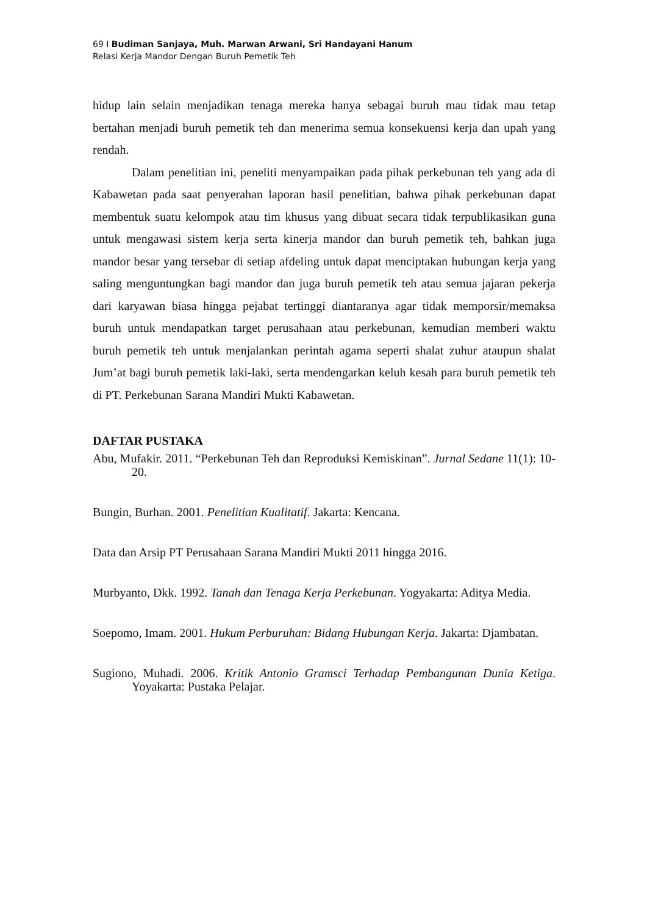69 I Budiman Sanjaya, Muh. Marwan Arwani, Sri Handayani Hanum
Relasi Kerja Mandor Dengan Buruh Pemetik Teh
hidup lain selain menjadikan tenaga mereka hanya sebagai buruh mau tidak mau tetap bertahan menjadi buruh pemetik teh dan menerima semua konsekuensi kerja dan upah yang rendah.
Dalam penelitian ini, peneliti menyampaikan pada pihak perkebunan teh yang ada di Kabawetan pada saat penyerahan laporan hasil penelitian, bahwa pihak perkebunan dapat membentuk suatu kelompok atau tim khusus yang dibuat secara tidak terpublikasikan guna untuk mengawasi sistem kerja serta kinerja mandor dan buruh pemetik teh, bahkan juga mandor besar yang tersebar di setiap afdeling untuk dapat menciptakan hubungan kerja yang saling menguntungkan bagi mandor dan juga buruh pemetik teh atau semua jajaran pekerja dari karyawan biasa hingga pejabat tertinggi diantaranya agar tidak memporsir/memaksa buruh untuk mendapatkan target perusahaan atau perkebunan, kemudian memberi waktu buruh pemetik teh untuk menjalankan perintah agama seperti shalat zuhur ataupun shalat Jum’at bagi buruh pemetik laki-laki, serta mendengarkan keluh kesah para buruh pemetik teh di PT. Perkebunan Sarana Mandiri Mukti Kabawetan.
DAFTAR PUSTAKA
Abu, Mufakir. 2011. “Perkebunan Teh dan Reproduksi Kemiskinan”. Jurnal Sedane 11(1): 10-20.
Bungin, Burhan. 2001. Penelitian Kualitatif. Jakarta: Kencana.
Data dan Arsip PT Perusahaan Sarana Mandiri Mukti 2011 hingga 2016.
Murbyanto, Dkk. 1992. Tanah dan Tenaga Kerja Perkebunan. Yogyakarta: Aditya Media.
Soepomo, Imam. 2001. Hukum Perburuhan: Bidang Hubungan Kerja. Jakarta: Djambatan.
Sugiono, Muhadi. 2006. Kritik Antonio Gramsci Terhadap Pembangunan Dunia Ketiga. Yoyakarta: Pustaka Pelajar.